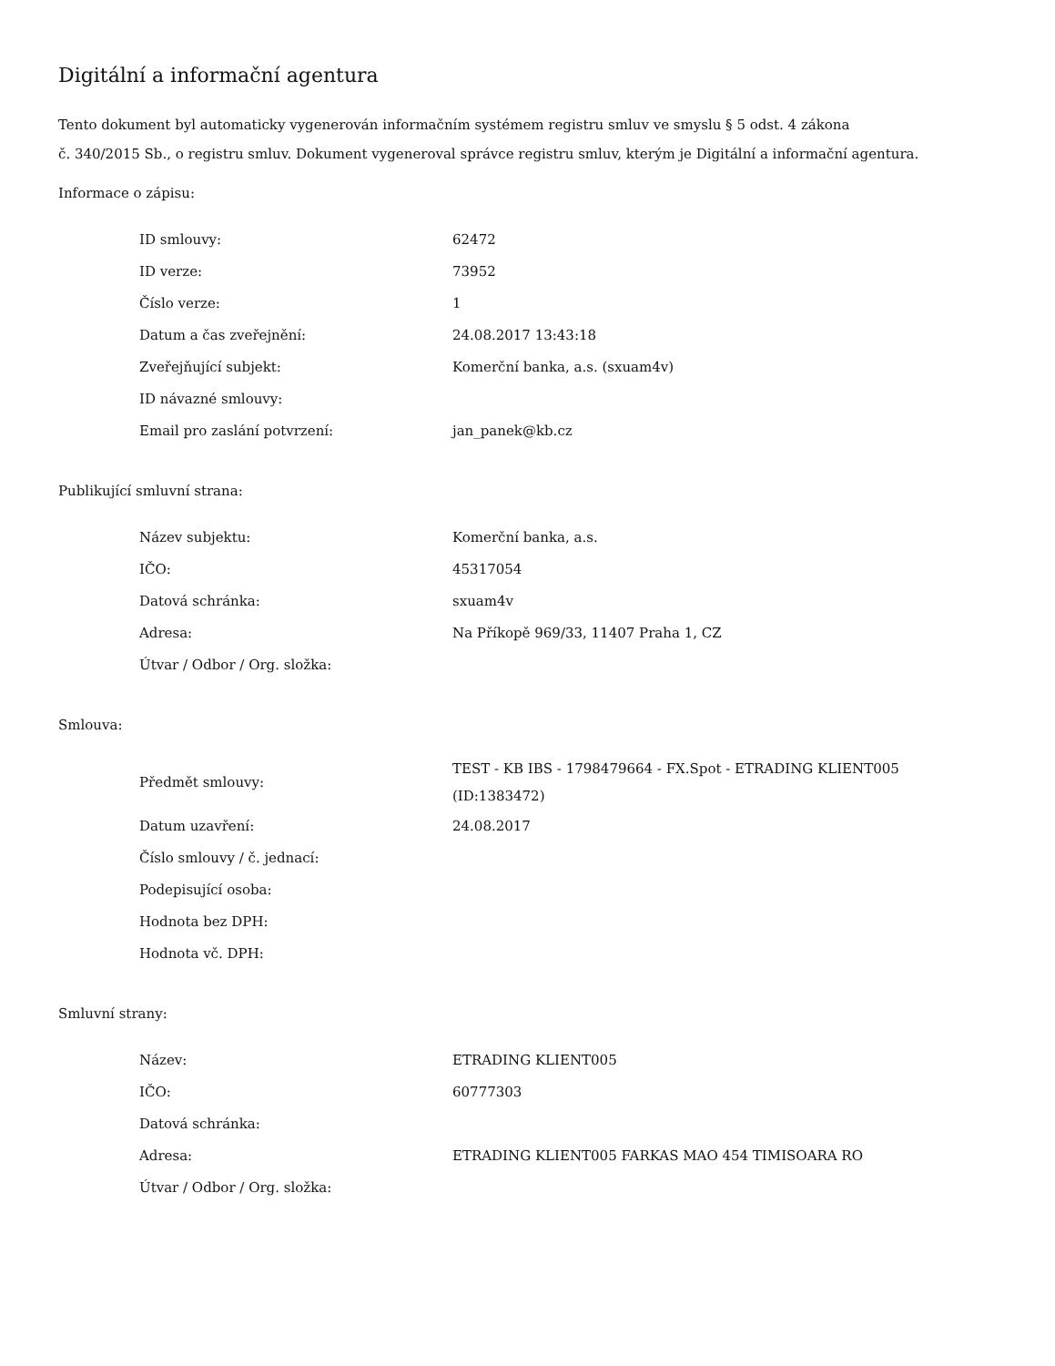Digitální a informační agentura
Tento dokument byl automaticky vygenerován informačním systémem registru smluv ve smyslu § 5 odst. 4 zákona
č. 340/2015 Sb., o registru smluv. Dokument vygeneroval správce registru smluv, kterým je Digitální a informační agentura.
Informace o zápisu:
| ID smlouvy: | 62472 |
| ID verze: | 73952 |
| Číslo verze: | 1 |
| Datum a čas zveřejnění: | 24.08.2017 13:43:18 |
| Zveřejňující subjekt: | Komerční banka, a.s. (sxuam4v) |
| ID návazné smlouvy: | |
| Email pro zaslání potvrzení: | jan_panek@kb.cz |
Publikující smluvní strana:
| Název subjektu: | Komerční banka, a.s. |
| IČO: | 45317054 |
| Datová schránka: | sxuam4v |
| Adresa: | Na Příkopě 969/33, 11407 Praha 1, CZ |
| Útvar / Odbor / Org. složka: | |
Smlouva:
| Předmět smlouvy: | TEST - KB IBS - 1798479664 - FX.Spot - ETRADING KLIENT005 (ID:1383472) |
| Datum uzavření: | 24.08.2017 |
| Číslo smlouvy / č. jednací: | |
| Podepisující osoba: | |
| Hodnota bez DPH: | |
| Hodnota vč. DPH: | |
Smluvní strany:
| Název: | ETRADING KLIENT005 |
| IČO: | 60777303 |
| Datová schránka: | |
| Adresa: | ETRADING KLIENT005 FARKAS MAO 454 TIMISOARA RO |
| Útvar / Odbor / Org. složka: | |